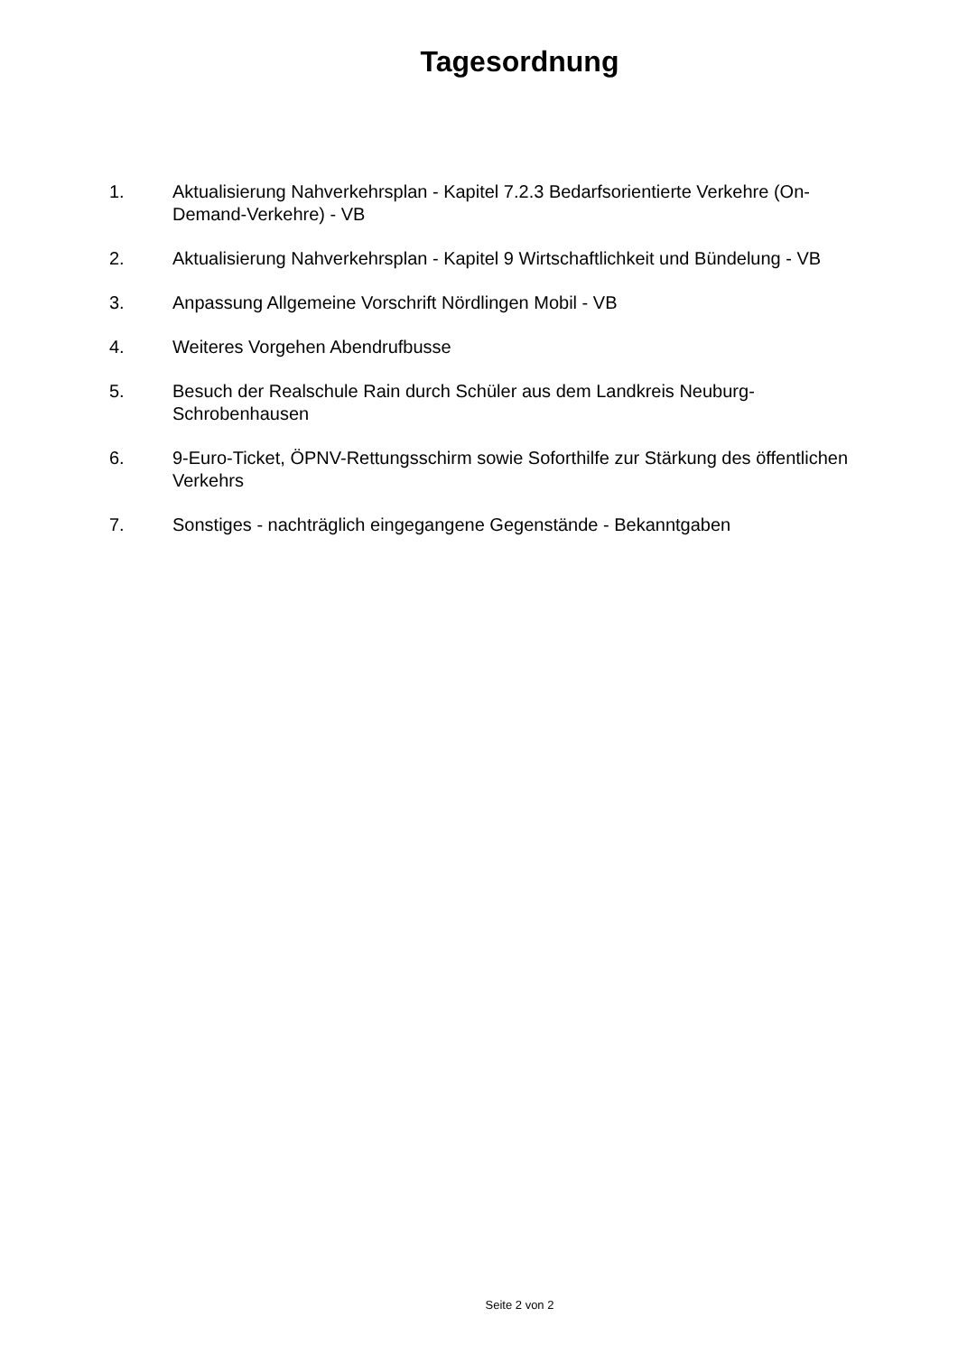Tagesordnung
1. Aktualisierung Nahverkehrsplan - Kapitel 7.2.3 Bedarfsorientierte Verkehre (On-Demand-Verkehre) - VB
2. Aktualisierung Nahverkehrsplan - Kapitel 9 Wirtschaftlichkeit und Bündelung - VB
3. Anpassung Allgemeine Vorschrift Nördlingen Mobil - VB
4. Weiteres Vorgehen Abendrufbusse
5. Besuch der Realschule Rain durch Schüler aus dem Landkreis Neuburg-Schrobenhausen
6. 9-Euro-Ticket, ÖPNV-Rettungsschirm sowie Soforthilfe zur Stärkung des öffentlichen Verkehrs
7. Sonstiges - nachträglich eingegangene Gegenstände - Bekanntgaben
Seite 2 von 2